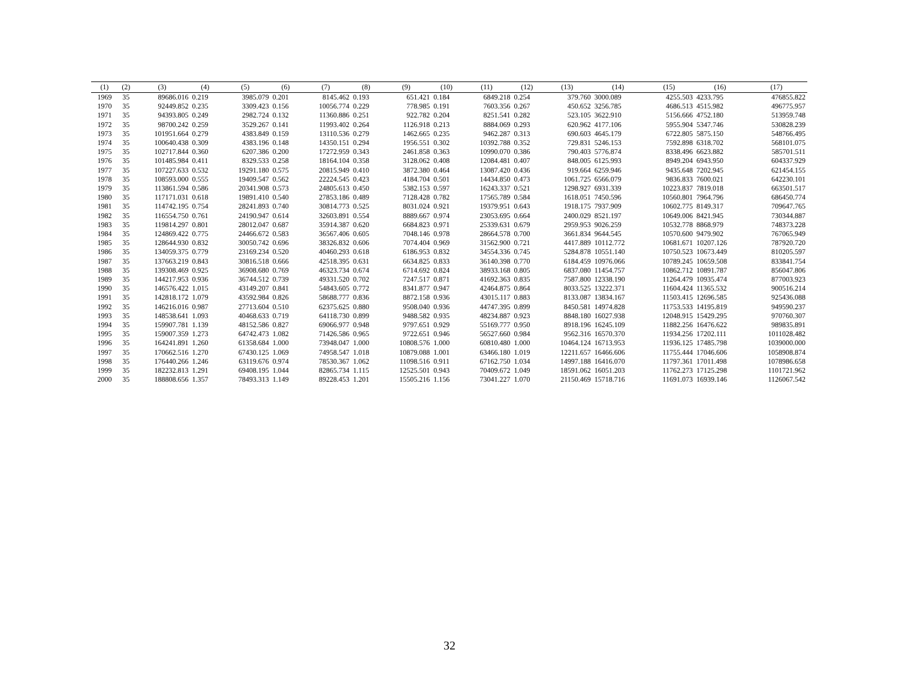| (1) | (2) | (3) | (4) | (5) | (6) | (7) | (8) | (9) | (10) | (11) | (12) | (13) | (14) | (15) | (16) | (17) |
| --- | --- | --- | --- | --- | --- | --- | --- | --- | --- | --- | --- | --- | --- | --- | --- | --- |
| 1969 | 35 | 89686.016 | 0.219 | 3985.079 | 0.201 | 8145.462 | 0.193 | 651.421 | 0.184 | 6849.218 | 0.254 | 379.760 | 3000.089 | 4255.503 | 4233.795 | 476855.822 |
| 1970 | 35 | 92449.852 | 0.235 | 3309.423 | 0.156 | 10056.774 | 0.229 | 778.985 | 0.191 | 7603.356 | 0.267 | 450.652 | 3256.785 | 4686.513 | 4515.982 | 496775.957 |
| 1971 | 35 | 94393.805 | 0.249 | 2982.724 | 0.132 | 11360.886 | 0.251 | 922.782 | 0.204 | 8251.541 | 0.282 | 523.105 | 3622.910 | 5156.666 | 4752.180 | 513959.748 |
| 1972 | 35 | 98700.242 | 0.259 | 3529.267 | 0.141 | 11993.402 | 0.264 | 1126.918 | 0.213 | 8884.069 | 0.293 | 620.962 | 4177.106 | 5955.904 | 5347.746 | 530828.239 |
| 1973 | 35 | 101951.664 | 0.279 | 4383.849 | 0.159 | 13110.536 | 0.279 | 1462.665 | 0.235 | 9462.287 | 0.313 | 690.603 | 4645.179 | 6722.805 | 5875.150 | 548766.495 |
| 1974 | 35 | 100640.438 | 0.309 | 4383.196 | 0.148 | 14350.151 | 0.294 | 1956.551 | 0.302 | 10392.788 | 0.352 | 729.831 | 5246.153 | 7592.898 | 6318.702 | 568101.075 |
| 1975 | 35 | 102717.844 | 0.360 | 6207.386 | 0.200 | 17272.959 | 0.343 | 2461.858 | 0.363 | 10990.070 | 0.386 | 790.403 | 5776.874 | 8338.496 | 6623.882 | 585701.511 |
| 1976 | 35 | 101485.984 | 0.411 | 8329.533 | 0.258 | 18164.104 | 0.358 | 3128.062 | 0.408 | 12084.481 | 0.407 | 848.005 | 6125.993 | 8949.204 | 6943.950 | 604337.929 |
| 1977 | 35 | 107227.633 | 0.532 | 19291.180 | 0.575 | 20815.949 | 0.410 | 3872.380 | 0.464 | 13087.420 | 0.436 | 919.664 | 6259.946 | 9435.648 | 7202.945 | 621454.155 |
| 1978 | 35 | 108593.000 | 0.555 | 19409.547 | 0.562 | 22224.545 | 0.423 | 4184.704 | 0.501 | 14434.850 | 0.473 | 1061.725 | 6566.079 | 9836.833 | 7600.021 | 642230.101 |
| 1979 | 35 | 113861.594 | 0.586 | 20341.908 | 0.573 | 24805.613 | 0.450 | 5382.153 | 0.597 | 16243.337 | 0.521 | 1298.927 | 6931.339 | 10223.837 | 7819.018 | 663501.517 |
| 1980 | 35 | 117171.031 | 0.618 | 19891.410 | 0.540 | 27853.186 | 0.489 | 7128.428 | 0.782 | 17565.789 | 0.584 | 1618.051 | 7450.596 | 10560.801 | 7964.796 | 686450.774 |
| 1981 | 35 | 114742.195 | 0.754 | 28241.893 | 0.740 | 30814.773 | 0.525 | 8031.024 | 0.921 | 19379.951 | 0.643 | 1918.175 | 7937.909 | 10602.775 | 8149.317 | 709647.765 |
| 1982 | 35 | 116554.750 | 0.761 | 24190.947 | 0.614 | 32603.891 | 0.554 | 8889.667 | 0.974 | 23053.695 | 0.664 | 2400.029 | 8521.197 | 10649.006 | 8421.945 | 730344.887 |
| 1983 | 35 | 119814.297 | 0.801 | 28012.047 | 0.687 | 35914.387 | 0.620 | 6684.823 | 0.971 | 25339.631 | 0.679 | 2959.953 | 9026.259 | 10532.778 | 8868.979 | 748373.228 |
| 1984 | 35 | 124869.422 | 0.775 | 24466.672 | 0.583 | 36567.406 | 0.605 | 7048.146 | 0.978 | 28664.578 | 0.700 | 3661.834 | 9644.545 | 10570.600 | 9479.902 | 767065.949 |
| 1985 | 35 | 128644.930 | 0.832 | 30050.742 | 0.696 | 38326.832 | 0.606 | 7074.404 | 0.969 | 31562.900 | 0.721 | 4417.889 | 10112.772 | 10681.671 | 10207.126 | 787920.720 |
| 1986 | 35 | 134059.375 | 0.779 | 23169.234 | 0.520 | 40460.293 | 0.618 | 6186.953 | 0.832 | 34554.336 | 0.745 | 5284.878 | 10551.140 | 10750.523 | 10673.449 | 810205.597 |
| 1987 | 35 | 137663.219 | 0.843 | 30816.518 | 0.666 | 42518.395 | 0.631 | 6634.825 | 0.833 | 36140.398 | 0.770 | 6184.459 | 10976.066 | 10789.245 | 10659.508 | 833841.754 |
| 1988 | 35 | 139308.469 | 0.925 | 36908.680 | 0.769 | 46323.734 | 0.674 | 6714.692 | 0.824 | 38933.168 | 0.805 | 6837.080 | 11454.757 | 10862.712 | 10891.787 | 856047.806 |
| 1989 | 35 | 144217.953 | 0.936 | 36744.512 | 0.739 | 49331.520 | 0.702 | 7247.517 | 0.871 | 41692.363 | 0.835 | 7587.800 | 12338.190 | 11264.479 | 10935.474 | 877003.923 |
| 1990 | 35 | 146576.422 | 1.015 | 43149.207 | 0.841 | 54843.605 | 0.772 | 8341.877 | 0.947 | 42464.875 | 0.864 | 8033.525 | 13222.371 | 11604.424 | 11365.532 | 900516.214 |
| 1991 | 35 | 142818.172 | 1.079 | 43592.984 | 0.826 | 58688.777 | 0.836 | 8872.158 | 0.936 | 43015.117 | 0.883 | 8133.087 | 13834.167 | 11503.415 | 12696.585 | 925436.088 |
| 1992 | 35 | 146216.016 | 0.987 | 27713.604 | 0.510 | 62375.625 | 0.880 | 9508.040 | 0.936 | 44747.395 | 0.899 | 8450.581 | 14974.828 | 11753.533 | 14195.819 | 949590.237 |
| 1993 | 35 | 148538.641 | 1.093 | 40468.633 | 0.719 | 64118.730 | 0.899 | 9488.582 | 0.935 | 48234.887 | 0.923 | 8848.180 | 16027.938 | 12048.915 | 15429.295 | 970760.307 |
| 1994 | 35 | 159907.781 | 1.139 | 48152.586 | 0.827 | 69066.977 | 0.948 | 9797.651 | 0.929 | 55169.777 | 0.950 | 8918.196 | 16245.109 | 11882.256 | 16476.622 | 989835.891 |
| 1995 | 35 | 159007.359 | 1.273 | 64742.473 | 1.082 | 71426.586 | 0.965 | 9722.651 | 0.946 | 56527.660 | 0.984 | 9562.316 | 16570.370 | 11934.256 | 17202.111 | 1011028.482 |
| 1996 | 35 | 164241.891 | 1.260 | 61358.684 | 1.000 | 73948.047 | 1.000 | 10808.576 | 1.000 | 60810.480 | 1.000 | 10464.124 | 16713.953 | 11936.125 | 17485.798 | 1039000.000 |
| 1997 | 35 | 170662.516 | 1.270 | 67430.125 | 1.069 | 74958.547 | 1.018 | 10879.088 | 1.001 | 63466.180 | 1.019 | 12211.657 | 16466.606 | 11755.444 | 17046.606 | 1058908.874 |
| 1998 | 35 | 176440.266 | 1.246 | 63119.676 | 0.974 | 78530.367 | 1.062 | 11098.516 | 0.911 | 67162.750 | 1.034 | 14997.188 | 16416.070 | 11797.361 | 17011.498 | 1078986.658 |
| 1999 | 35 | 182232.813 | 1.291 | 69408.195 | 1.044 | 82865.734 | 1.115 | 12525.501 | 0.943 | 70409.672 | 1.049 | 18591.062 | 16051.203 | 11762.273 | 17125.298 | 1101721.962 |
| 2000 | 35 | 188808.656 | 1.357 | 78493.313 | 1.149 | 89228.453 | 1.201 | 15505.216 | 1.156 | 73041.227 | 1.070 | 21150.469 | 15718.716 | 11691.073 | 16939.146 | 1126067.542 |
32